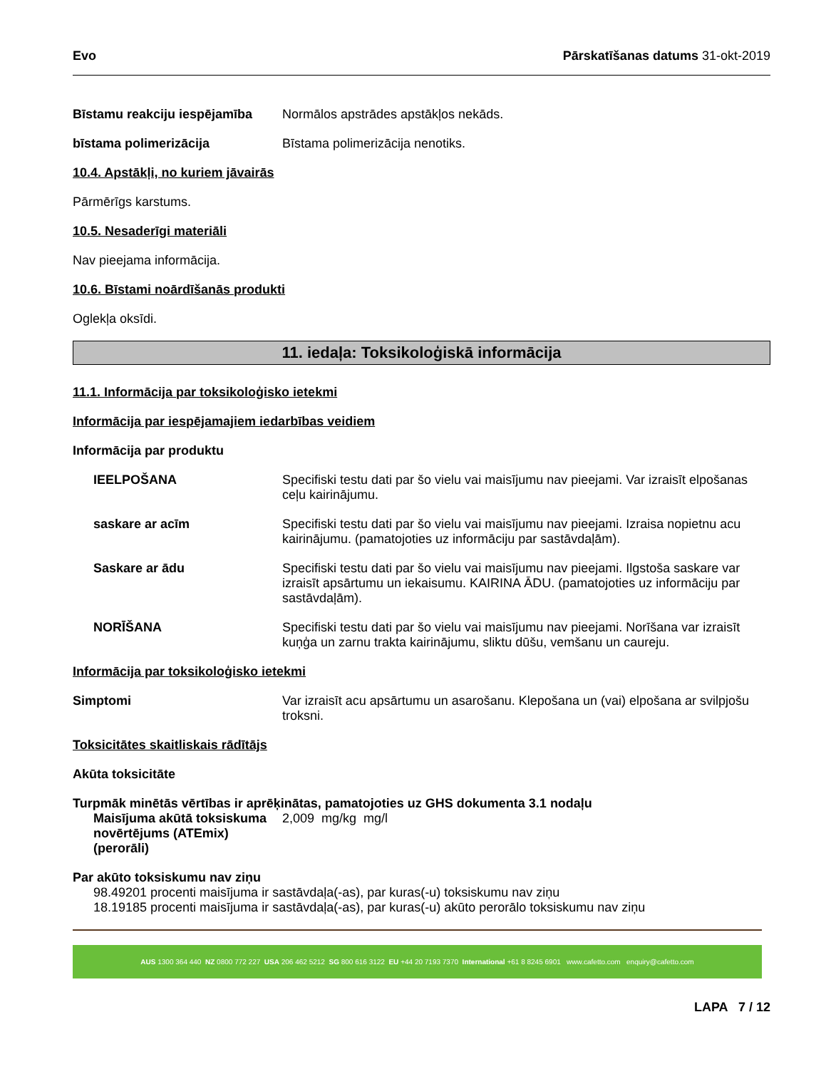Evo Pārskatīšanas datums 31-okt-2019
Bīstamu reakciju iespējamība
Normālos apstrādes apstākļos nekāds.
bīstama polimerizācija Bīstama polimerizācija nenotiks.
10.4. Apstākļi, no kuriem jāvairās
Pārmērīgs karstums.
10.5. Nesaderīgi materiāli
Nav pieejama informācija.
10.6. Bīstami noārdīšanās produkti
Oglekļa oksīdi.
11. iedaļa: Toksikoloģiskā informācija
11.1. Informācija par toksikoloģisko ietekmi
Informācija par iespējamajiem iedarbības veidiem
Informācija par produktu
IEELPOŠANA Specifiski testu dati par šo vielu vai maisījumu nav pieejami. Var izraisīt elpošanas ceļu kairinājumu.
saskare ar acīm Specifiski testu dati par šo vielu vai maisījumu nav pieejami. Izraisa nopietnu acu kairinājumu. (pamatojoties uz informāciju par sastāvdaļām).
Saskare ar ādu Specifiski testu dati par šo vielu vai maisījumu nav pieejami. Ilgstoša saskare var izraisīt apsārtumu un iekaisumu. KAIRINA ĀDU. (pamatojoties uz informāciju par sastāvdaļām).
NORĪŠANA Specifiski testu dati par šo vielu vai maisījumu nav pieejami. Norīšana var izraisīt kuņģa un zarnu trakta kairinājumu, sliktu dūšu, vemšanu un caureju.
Informācija par toksikoloģisko ietekmi
Simptomi Var izraisīt acu apsārtumu un asarošanu. Klepošana un (vai) elpošana ar svilpjošu troksni.
Toksicitātes skaitliskais rādītājs
Akūta toksicitāte
Turpmāk minētās vērtības ir aprēķinātas, pamatojoties uz GHS dokumenta 3.1 nodaļu
Maisījuma akūtā toksiskuma novērtējums (ATEmix) (perorāli)
2,009 mg/kg mg/l
Par akūto toksiskumu nav ziņu
98.49201 procenti maisījuma ir sastāvdaļa(-as), par kuras(-u) toksiskumu nav ziņu
18.19185 procenti maisījuma ir sastāvdaļa(-as), par kuras(-u) akūto perorālo toksiskumu nav ziņu
AUS 1300 364 440 NZ 0800 772 227 USA 206 462 5212 SG 800 616 3122 EU +44 20 7193 7370 International +61 8 8245 6901 www.cafetto.com enquiry@cafetto.com
LAPA 7 / 12